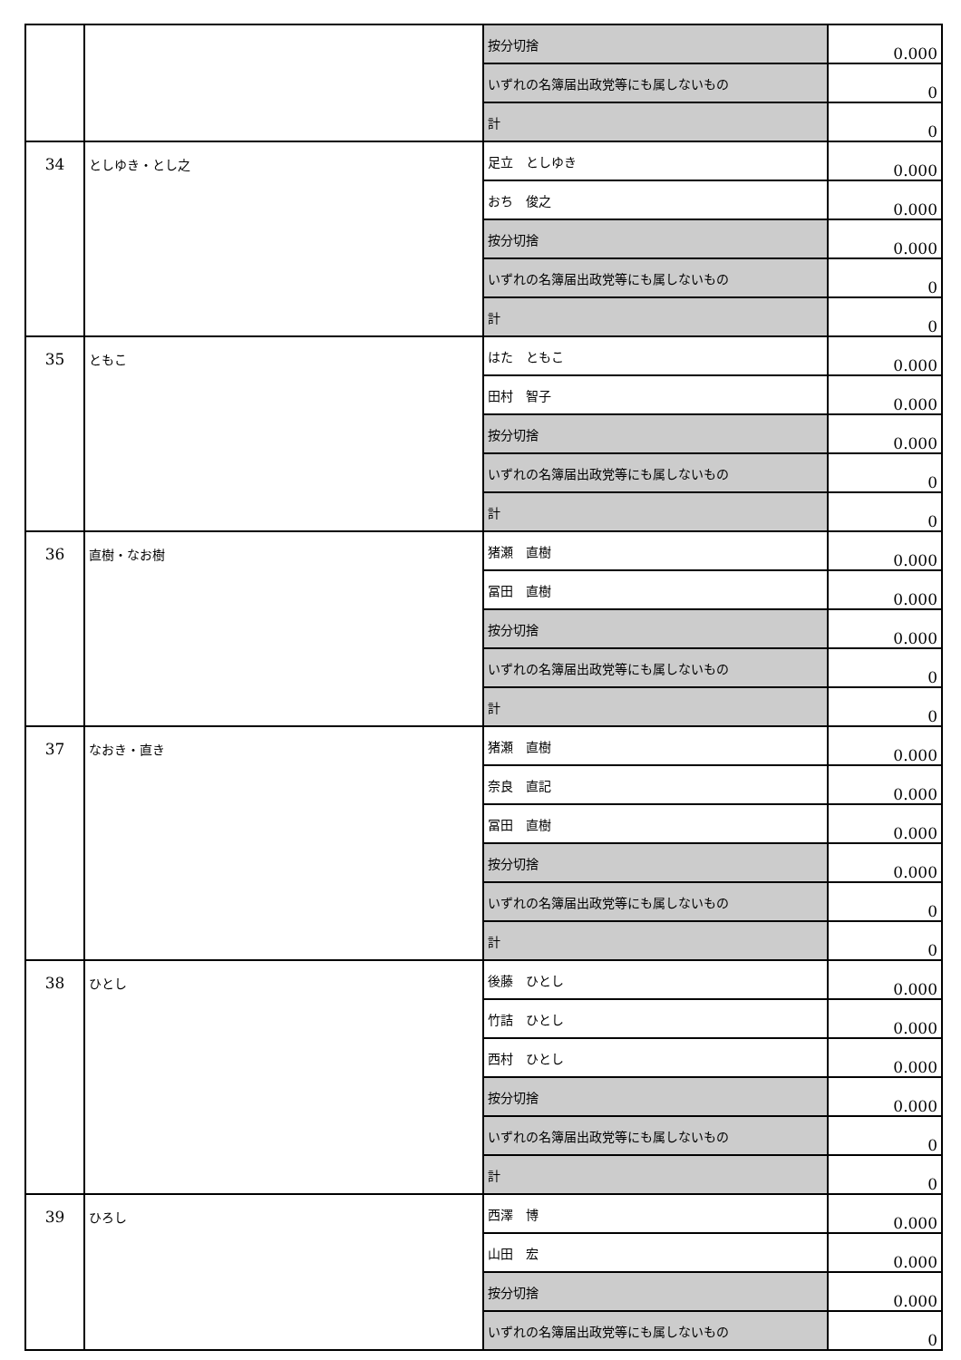| | | 按分切捨 | 0.000 |
| | | いずれの名簿届出政党等にも属しないもの | 0 |
| | | 計 | 0 |
| 34 | としゆき・とし之 | 足立 としゆき | 0.000 |
| | | おち 俊之 | 0.000 |
| | | 按分切捨 | 0.000 |
| | | いずれの名簿届出政党等にも属しないもの | 0 |
| | | 計 | 0 |
| 35 | ともこ | はた ともこ | 0.000 |
| | | 田村 智子 | 0.000 |
| | | 按分切捨 | 0.000 |
| | | いずれの名簿届出政党等にも属しないもの | 0 |
| | | 計 | 0 |
| 36 | 直樹・なお樹 | 猪瀬 直樹 | 0.000 |
| | | 冨田 直樹 | 0.000 |
| | | 按分切捨 | 0.000 |
| | | いずれの名簿届出政党等にも属しないもの | 0 |
| | | 計 | 0 |
| 37 | なおき・直き | 猪瀬 直樹 | 0.000 |
| | | 奈良 直記 | 0.000 |
| | | 冨田 直樹 | 0.000 |
| | | 按分切捨 | 0.000 |
| | | いずれの名簿届出政党等にも属しないもの | 0 |
| | | 計 | 0 |
| 38 | ひとし | 後藤 ひとし | 0.000 |
| | | 竹詰 ひとし | 0.000 |
| | | 西村 ひとし | 0.000 |
| | | 按分切捨 | 0.000 |
| | | いずれの名簿届出政党等にも属しないもの | 0 |
| | | 計 | 0 |
| 39 | ひろし | 西澤 博 | 0.000 |
| | | 山田 宏 | 0.000 |
| | | 按分切捨 | 0.000 |
| | | いずれの名簿届出政党等にも属しないもの | 0 |